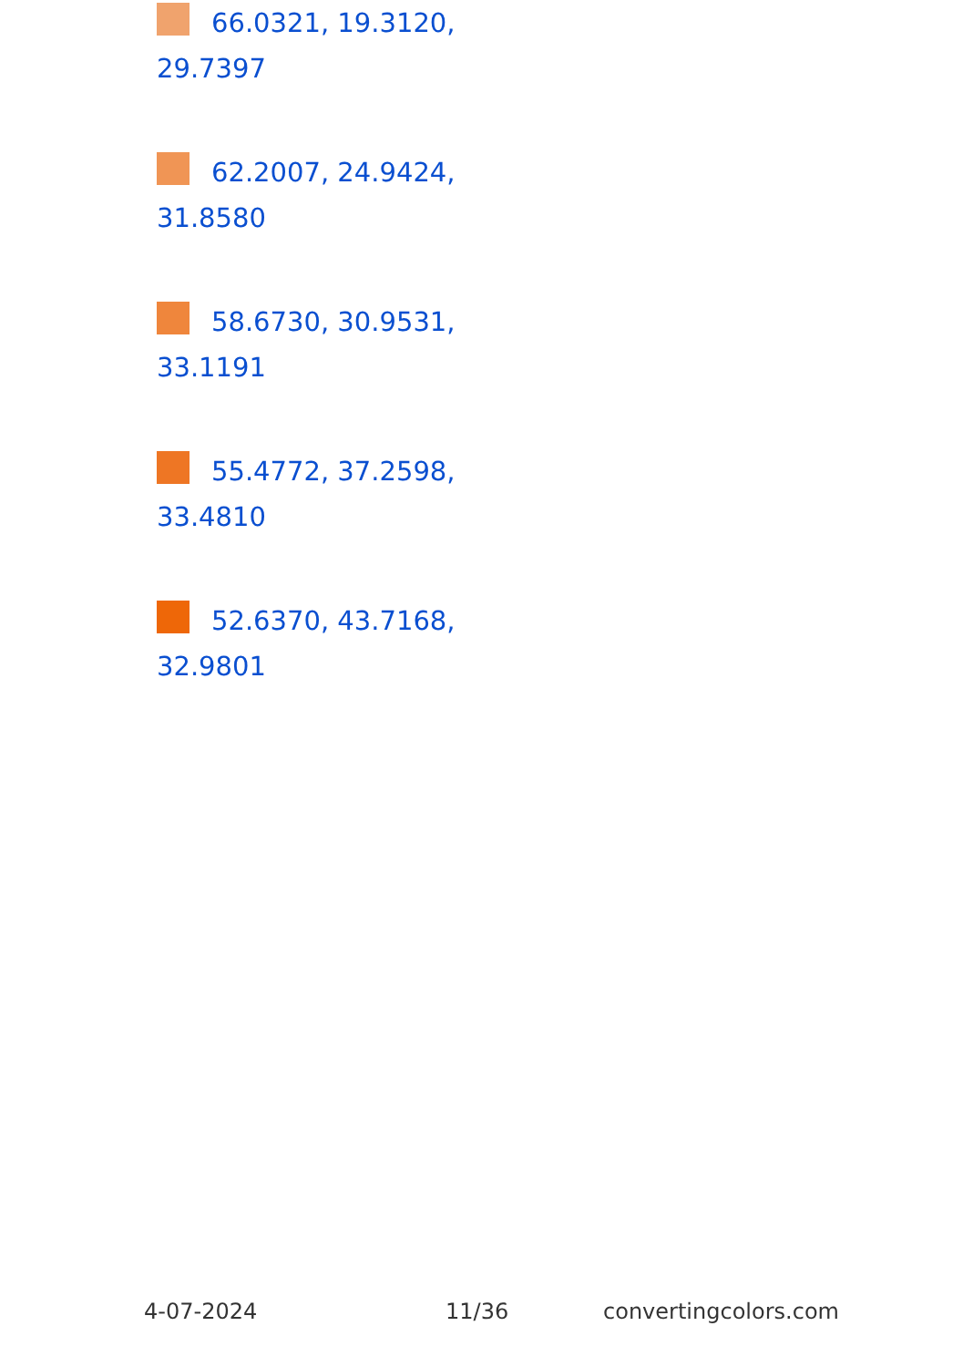66.0321, 19.3120, 29.7397
62.2007, 24.9424, 31.8580
58.6730, 30.9531, 33.1191
55.4772, 37.2598, 33.4810
52.6370, 43.7168, 32.9801
4-07-2024 11/36 convertingcolors.com